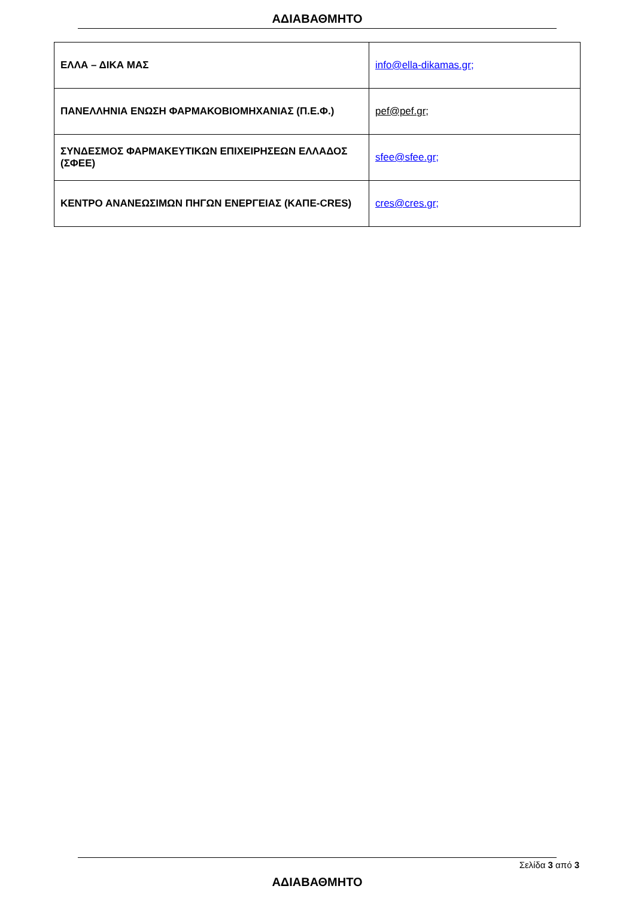ΑΔΙΑΒΑΘΜΗΤΟ
| ΕΛΛΑ – ΔΙΚΑ ΜΑΣ | info@ella-dikamas.gr; |
| ΠΑΝΕΛΛΗΝΙΑ ΕΝΩΣΗ ΦΑΡΜΑΚΟΒΙΟΜΗΧΑΝΙΑΣ (Π.Ε.Φ.) | pef@pef.gr; |
| ΣΥΝΔΕΣΜΟΣ ΦΑΡΜΑΚΕΥΤΙΚΩΝ ΕΠΙΧΕΙΡΗΣΕΩΝ ΕΛΛΑΔΟΣ (ΣΦΕΕ) | sfee@sfee.gr; |
| ΚΕΝΤΡΟ ΑΝΑΝΕΩΣΙΜΩΝ ΠΗΓΩΝ ΕΝΕΡΓΕΙΑΣ (ΚΑΠΕ-CRES) | cres@cres.gr; |
Σελίδα 3 από 3
ΑΔΙΑΒΑΘΜΗΤΟ